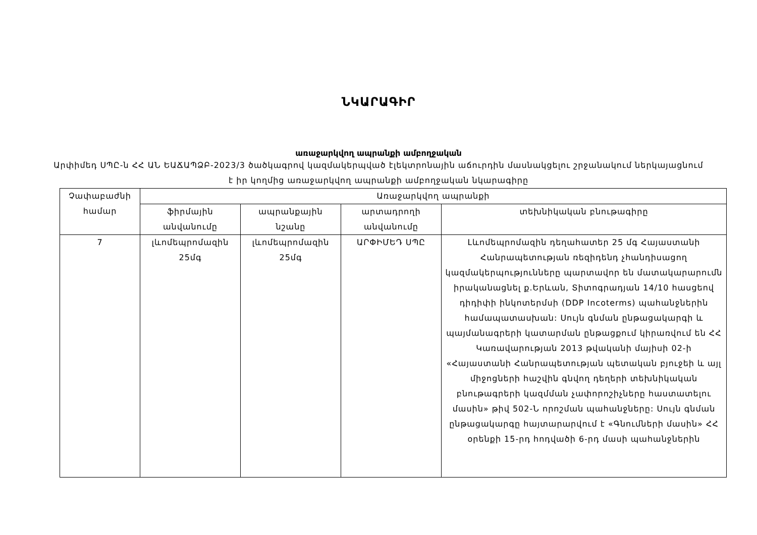ՆԿԱՐԱԳԻՐ
առաջարկվող ապրանքի ամբողջական
Արփիմեդ ՍՊԸ-ն ՀՀ ԱՆ ԵԱՃԱՊՁԲ-2023/3 ծածկագրով կազմակերպված էլեկտրոնային աճուրդին մասնակցելու շրջանակում ներկայացնում է իր կողմից առաջարկվող ապրանքի ամբողջական նկարագիրը
| Չափաբաժնի համար | Առաջարկվող ապրանքի | | | |
| --- | --- | --- | --- | --- |
| | ֆիրմային անվանումը | ապրանքային նշանը | արտադրողի անվանումը | տեխնիկական բնութագիրը |
| 7 | լևոմեպրոմազին 25մգ | լևոմեպրոմազին 25մգ | ԱՐՓԻՄԵԴ ՍՊԸ | Լևոմեպրոմազին դեղահատեր 25 մգ Հայաստանի Հանրապետության ռեզիդենդ չհանդիսացող կազմակերպությունները պարտավոր են մատակարարումն իրականացնել ք.Երևան, Տիտոգրադյան 14/10 հասցեով դիդիփի ինկոտերմսի (DDP Incoterms) պահանջներին համապատասխան: Սույն գնման ընթացակարգի և պայմանագրերի կատարման ընթացքում կիրառվում են ՀՀ Կառավարության 2013 թվականի մայիսի 02-ի «Հայաստանի Հանրապետության պետական բյուջեի և այլ միջոցների հաշվին գնվող դեղերի տեխնիկական բնութագրերի կազմման չափորոշիչները հաստատելու մասին» թիվ 502-Ն որոշման պահանջները: Սույն գնման ընթացակարգը հայտարարվում է «Գնումների մասին» ՀՀ օրենքի 15-րդ հոդվածի 6-րդ մասի պահանջներին |